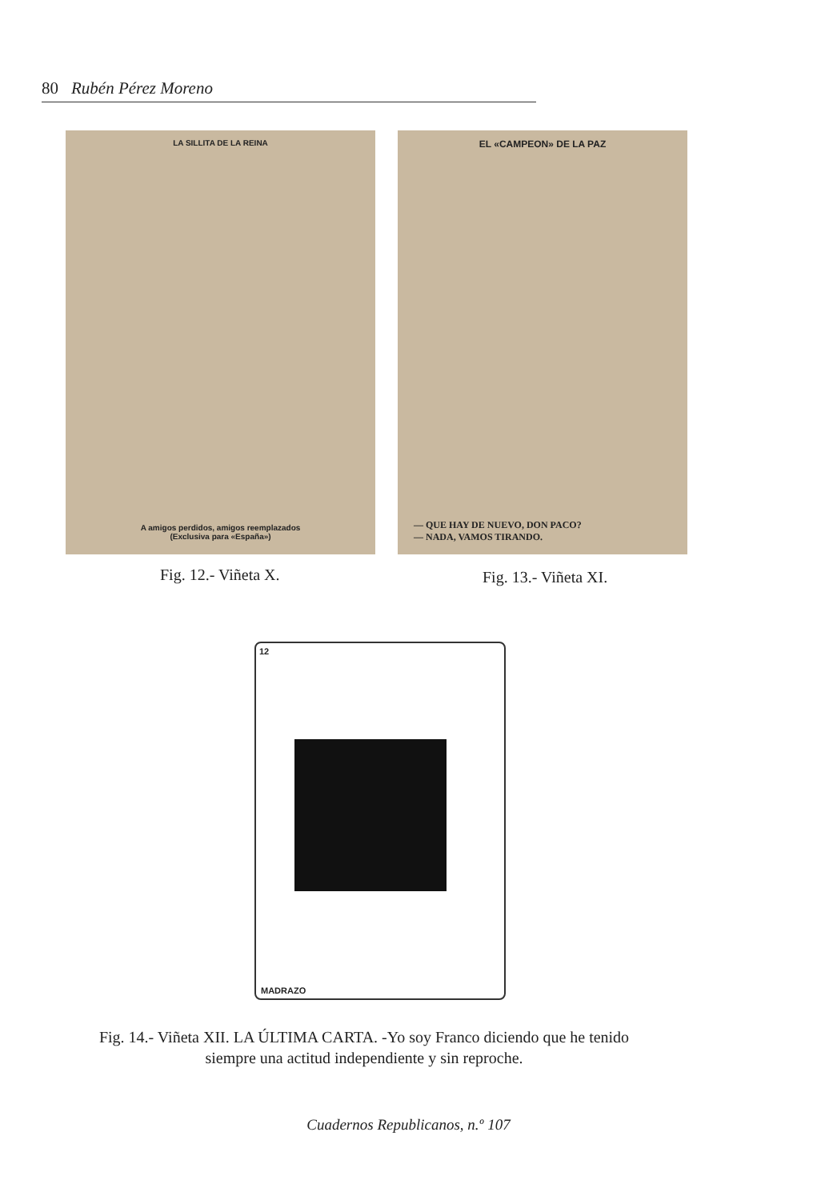80 Rubén Pérez Moreno
LA SILLITA DE LA REINA
A amigos perdidos, amigos reemplazados
(Exclusiva para «España»)
EL «CAMPEON» DE LA PAZ
— QUE HAY DE NUEVO, DON PACO?
— NADA, VAMOS TIRANDO.
Fig. 12.- Viñeta X. Fig. 13.- Viñeta XI.
12
MADRAZO
Fig. 14.- Viñeta XII. LA ÚLTIMA CARTA. -Yo soy Franco diciendo que he tenido siempre una actitud independiente y sin reproche.
Cuadernos Republicanos, n.º 107